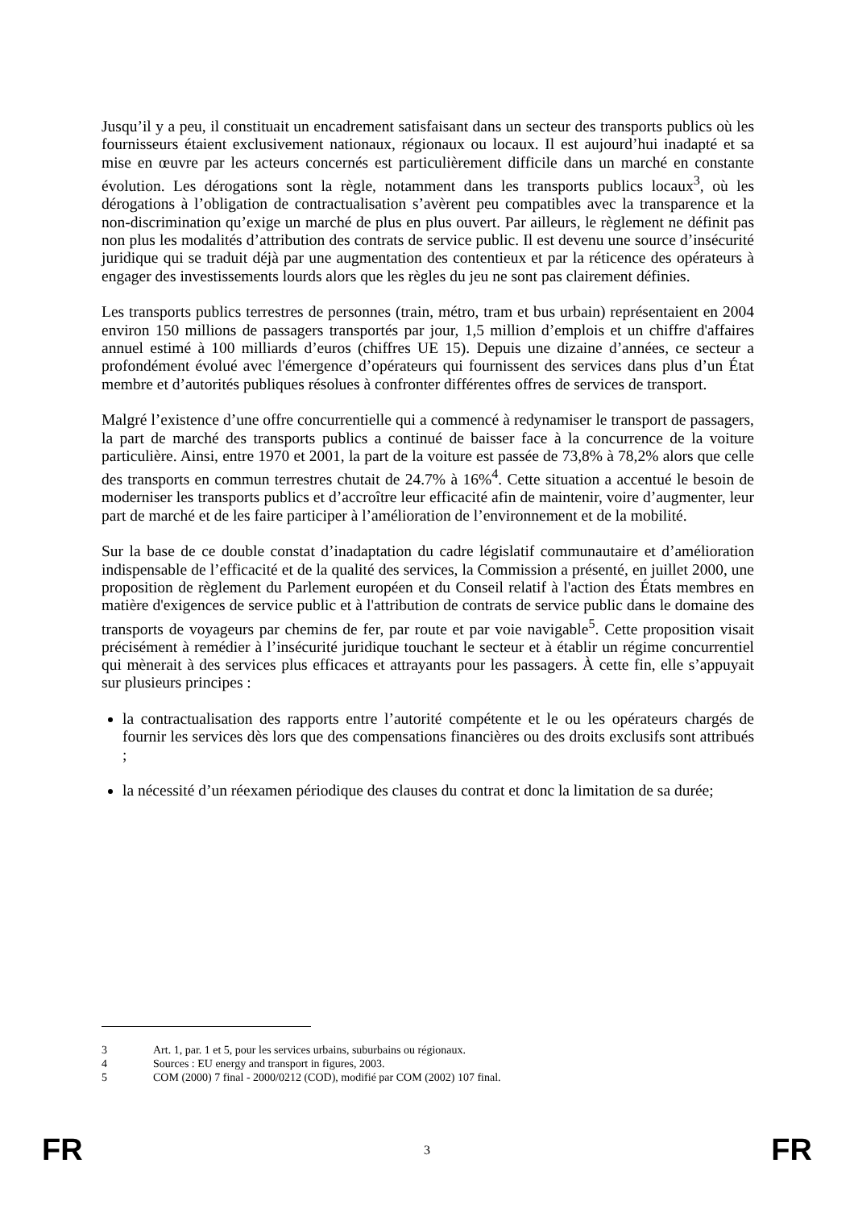Jusqu’il y a peu, il constituait un encadrement satisfaisant dans un secteur des transports publics où les fournisseurs étaient exclusivement nationaux, régionaux ou locaux. Il est aujourd’hui inadapté et sa mise en œuvre par les acteurs concernés est particulièrement difficile dans un marché en constante évolution. Les dérogations sont la règle, notamment dans les transports publics locaux<sup>3</sup>, où les dérogations à l’obligation de contractualisation s’avèrent peu compatibles avec la transparence et la non-discrimination qu’exige un marché de plus en plus ouvert. Par ailleurs, le règlement ne définit pas non plus les modalités d’attribution des contrats de service public. Il est devenu une source d’insécurité juridique qui se traduit déjà par une augmentation des contentieux et par la réticence des opérateurs à engager des investissements lourds alors que les règles du jeu ne sont pas clairement définies.
Les transports publics terrestres de personnes (train, métro, tram et bus urbain) représentaient en 2004 environ 150 millions de passagers transportés par jour, 1,5 million d’emplois et un chiffre d'affaires annuel estimé à 100 milliards d’euros (chiffres UE 15). Depuis une dizaine d’années, ce secteur a profondément évolué avec l'émergence d’opérateurs qui fournissent des services dans plus d’un État membre et d’autorités publiques résolues à confronter différentes offres de services de transport.
Malgré l’existence d’une offre concurrentielle qui a commencé à redynamiser le transport de passagers, la part de marché des transports publics a continué de baisser face à la concurrence de la voiture particulière. Ainsi, entre 1970 et 2001, la part de la voiture est passée de 73,8% à 78,2% alors que celle des transports en commun terrestres chutait de 24.7% à 16%<sup>4</sup>. Cette situation a accentué le besoin de moderniser les transports publics et d’accroître leur efficacité afin de maintenir, voire d’augmenter, leur part de marché et de les faire participer à l’amélioration de l’environnement et de la mobilité.
Sur la base de ce double constat d’inadaptation du cadre législatif communautaire et d’amélioration indispensable de l’efficacité et de la qualité des services, la Commission a présenté, en juillet 2000, une proposition de règlement du Parlement européen et du Conseil relatif à l'action des États membres en matière d'exigences de service public et à l'attribution de contrats de service public dans le domaine des transports de voyageurs par chemins de fer, par route et par voie navigable<sup>5</sup>. Cette proposition visait précisément à remédier à l’insécurité juridique touchant le secteur et à établir un régime concurrentiel qui mènerait à des services plus efficaces et attrayants pour les passagers. À cette fin, elle s’appuyait sur plusieurs principes :
la contractualisation des rapports entre l’autorité compétente et le ou les opérateurs chargés de fournir les services dès lors que des compensations financières ou des droits exclusifs sont attribués ;
la nécessité d’un réexamen périodique des clauses du contrat et donc la limitation de sa durée;
3 Art. 1, par. 1 et 5, pour les services urbains, suburbains ou régionaux.
4 Sources : EU energy and transport in figures, 2003.
5 COM (2000) 7 final - 2000/0212 (COD), modifié par COM (2002) 107 final.
FR 3 FR